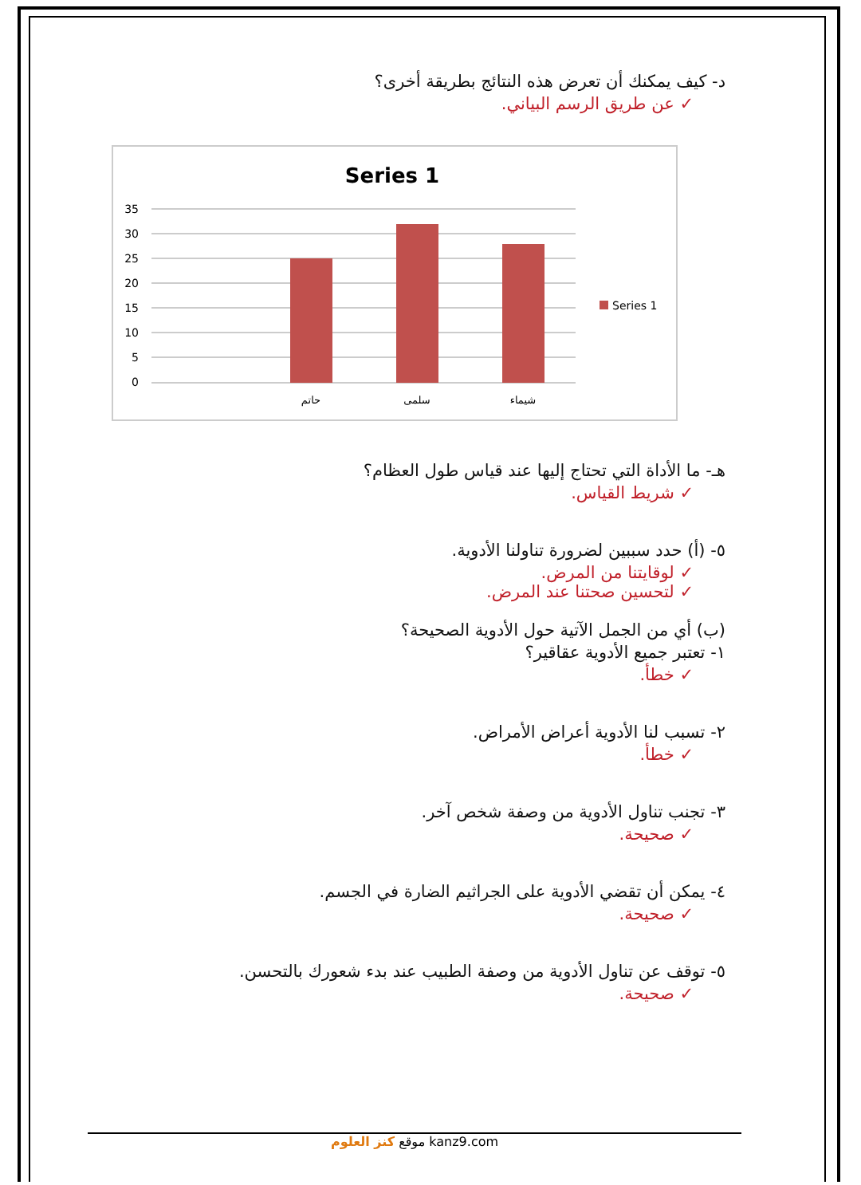د- كيف يمكنك أن تعرض هذه النتائج بطريقة أخرى؟
✓ عن طريق الرسم البياني.
Series 1
35
30
25
20
15
10
5
0
حاتم
سلمى
شيماء
Series 1
هـ- ما الأداة التي تحتاج إليها عند قياس طول العظام؟
✓ شريط القياس.
٥- (أ) حدد سببين لضرورة تناولنا الأدوية.
✓ لوقايتنا من المرض.
✓ لتحسين صحتنا عند المرض.
(ب) أي من الجمل الآتية حول الأدوية الصحيحة؟
١- تعتبر جميع الأدوية عقاقير؟
✓ خطأ.
٢- تسبب لنا الأدوية أعراض الأمراض.
✓ خطأ.
٣- تجنب تناول الأدوية من وصفة شخص آخر.
✓ صحيحة.
٤- يمكن أن تقضي الأدوية على الجراثيم الضارة في الجسم.
✓ صحيحة.
٥- توقف عن تناول الأدوية من وصفة الطبيب عند بدء شعورك بالتحسن.
✓ صحيحة.
موقع كنز العلوم kanz9.com